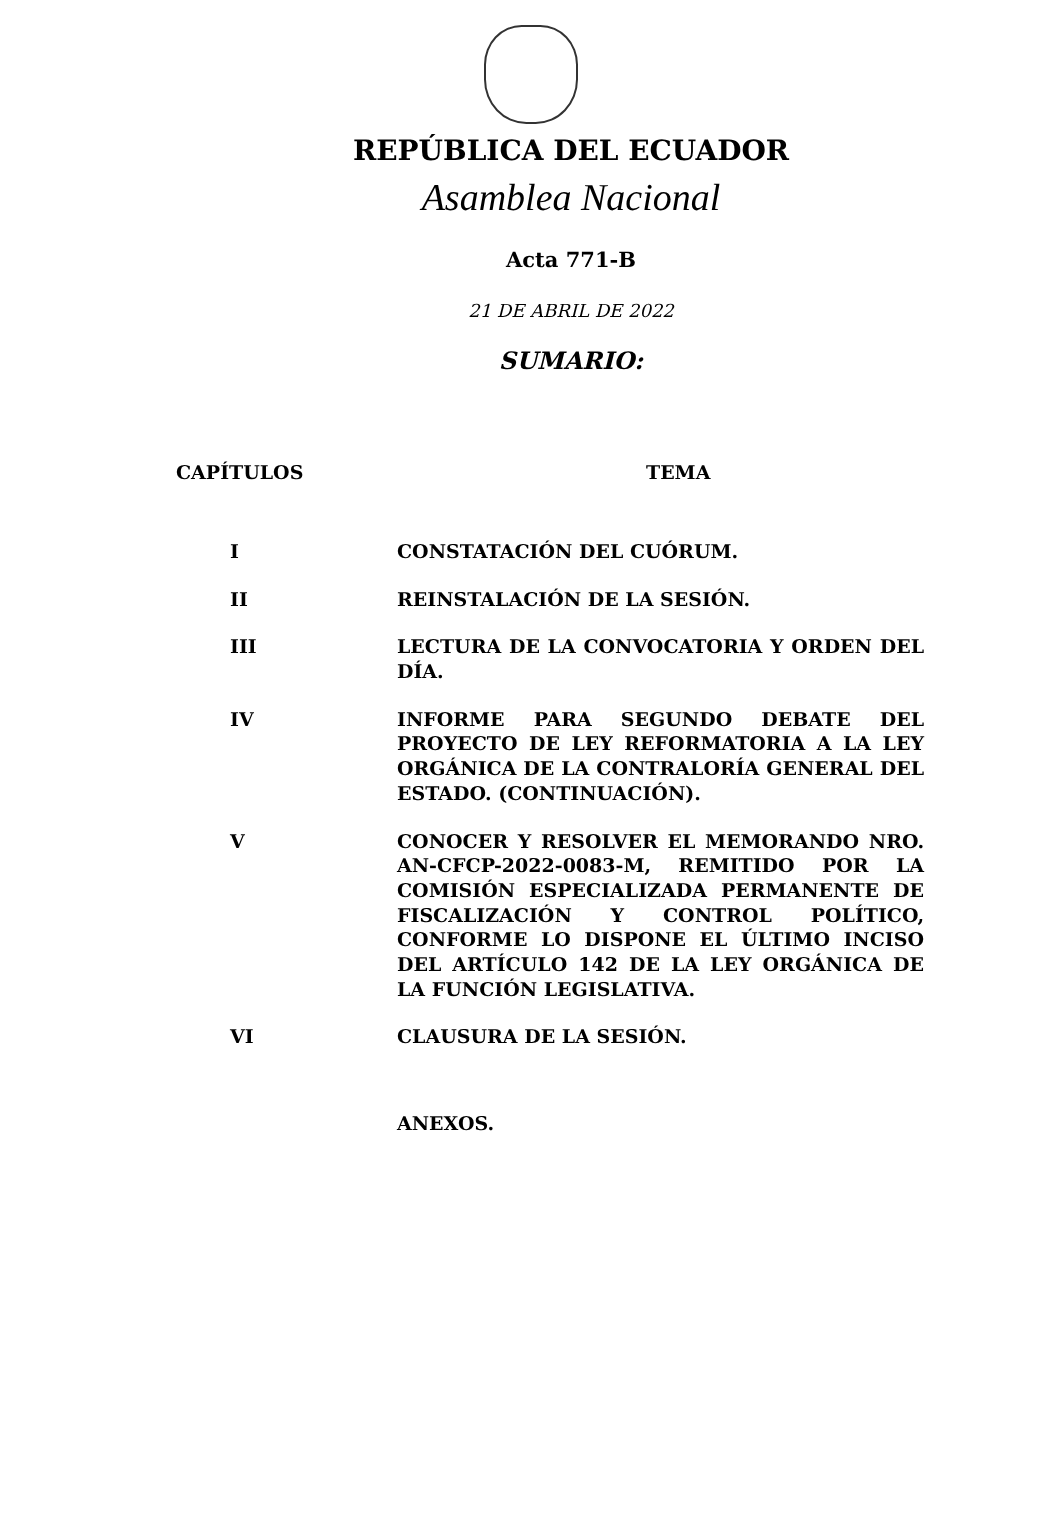REPÚBLICA DEL ECUADOR
Asamblea Nacional
Acta 771-B
21 DE ABRIL DE 2022
SUMARIO:
| CAPÍTULOS | TEMA |
| --- | --- |
| I | CONSTATACIÓN DEL CUÓRUM. |
| II | REINSTALACIÓN DE LA SESIÓN. |
| III | LECTURA DE LA CONVOCATORIA Y ORDEN DEL DÍA. |
| IV | INFORME PARA SEGUNDO DEBATE DEL PROYECTO DE LEY REFORMATORIA A LA LEY ORGÁNICA DE LA CONTRALORÍA GENERAL DEL ESTADO. (CONTINUACIÓN). |
| V | CONOCER Y RESOLVER EL MEMORANDO NRO. AN-CFCP-2022-0083-M, REMITIDO POR LA COMISIÓN ESPECIALIZADA PERMANENTE DE FISCALIZACIÓN Y CONTROL POLÍTICO, CONFORME LO DISPONE EL ÚLTIMO INCISO DEL ARTÍCULO 142 DE LA LEY ORGÁNICA DE LA FUNCIÓN LEGISLATIVA. |
| VI | CLAUSURA DE LA SESIÓN. |
| | ANEXOS. |